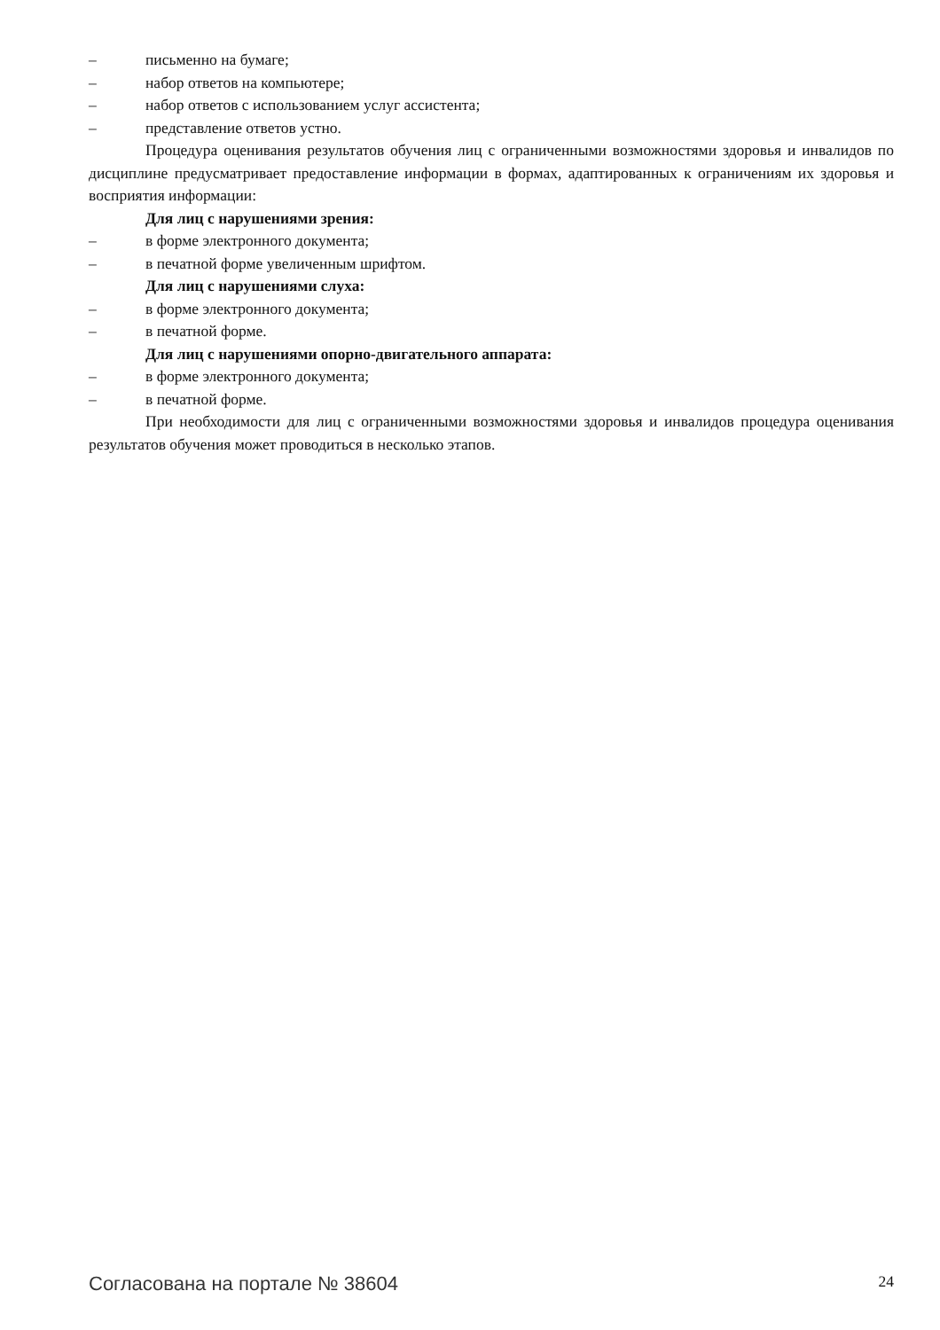– письменно на бумаге;
– набор ответов на компьютере;
– набор ответов с использованием услуг ассистента;
– представление ответов устно.
Процедура оценивания результатов обучения лиц с ограниченными возможностями здоровья и инвалидов по дисциплине предусматривает предоставление информации в формах, адаптированных к ограничениям их здоровья и восприятия информации:
Для лиц с нарушениями зрения:
– в форме электронного документа;
– в печатной форме увеличенным шрифтом.
Для лиц с нарушениями слуха:
– в форме электронного документа;
– в печатной форме.
Для лиц с нарушениями опорно-двигательного аппарата:
– в форме электронного документа;
– в печатной форме.
При необходимости для лиц с ограниченными возможностями здоровья и инвалидов процедура оценивания результатов обучения может проводиться в несколько этапов.
Согласована на портале № 38604
24